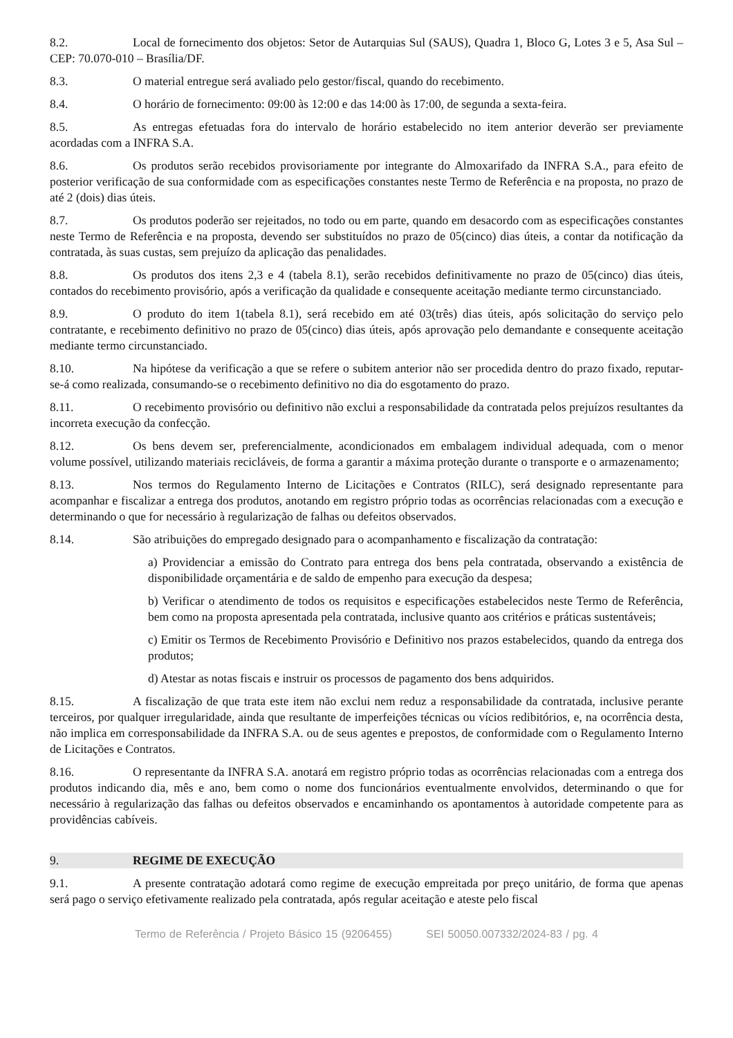8.2. Local de fornecimento dos objetos: Setor de Autarquias Sul (SAUS), Quadra 1, Bloco G, Lotes 3 e 5, Asa Sul – CEP: 70.070-010 – Brasília/DF.
8.3. O material entregue será avaliado pelo gestor/fiscal, quando do recebimento.
8.4. O horário de fornecimento: 09:00 às 12:00 e das 14:00 às 17:00, de segunda a sexta-feira.
8.5. As entregas efetuadas fora do intervalo de horário estabelecido no item anterior deverão ser previamente acordadas com a INFRA S.A.
8.6. Os produtos serão recebidos provisoriamente por integrante do Almoxarifado da INFRA S.A., para efeito de posterior verificação de sua conformidade com as especificações constantes neste Termo de Referência e na proposta, no prazo de até 2 (dois) dias úteis.
8.7. Os produtos poderão ser rejeitados, no todo ou em parte, quando em desacordo com as especificações constantes neste Termo de Referência e na proposta, devendo ser substituídos no prazo de 05(cinco) dias úteis, a contar da notificação da contratada, às suas custas, sem prejuízo da aplicação das penalidades.
8.8. Os produtos dos itens 2,3 e 4 (tabela 8.1), serão recebidos definitivamente no prazo de 05(cinco) dias úteis, contados do recebimento provisório, após a verificação da qualidade e consequente aceitação mediante termo circunstanciado.
8.9. O produto do item 1(tabela 8.1), será recebido em até 03(três) dias úteis, após solicitação do serviço pelo contratante, e recebimento definitivo no prazo de 05(cinco) dias úteis, após aprovação pelo demandante e consequente aceitação mediante termo circunstanciado.
8.10. Na hipótese da verificação a que se refere o subitem anterior não ser procedida dentro do prazo fixado, reputar-se-á como realizada, consumando-se o recebimento definitivo no dia do esgotamento do prazo.
8.11. O recebimento provisório ou definitivo não exclui a responsabilidade da contratada pelos prejuízos resultantes da incorreta execução da confecção.
8.12. Os bens devem ser, preferencialmente, acondicionados em embalagem individual adequada, com o menor volume possível, utilizando materiais recicláveis, de forma a garantir a máxima proteção durante o transporte e o armazenamento;
8.13. Nos termos do Regulamento Interno de Licitações e Contratos (RILC), será designado representante para acompanhar e fiscalizar a entrega dos produtos, anotando em registro próprio todas as ocorrências relacionadas com a execução e determinando o que for necessário à regularização de falhas ou defeitos observados.
8.14. São atribuições do empregado designado para o acompanhamento e fiscalização da contratação:
a) Providenciar a emissão do Contrato para entrega dos bens pela contratada, observando a existência de disponibilidade orçamentária e de saldo de empenho para execução da despesa;
b) Verificar o atendimento de todos os requisitos e especificações estabelecidos neste Termo de Referência, bem como na proposta apresentada pela contratada, inclusive quanto aos critérios e práticas sustentáveis;
c) Emitir os Termos de Recebimento Provisório e Definitivo nos prazos estabelecidos, quando da entrega dos produtos;
d) Atestar as notas fiscais e instruir os processos de pagamento dos bens adquiridos.
8.15. A fiscalização de que trata este item não exclui nem reduz a responsabilidade da contratada, inclusive perante terceiros, por qualquer irregularidade, ainda que resultante de imperfeições técnicas ou vícios redibitórios, e, na ocorrência desta, não implica em corresponsabilidade da INFRA S.A. ou de seus agentes e prepostos, de conformidade com o Regulamento Interno de Licitações e Contratos.
8.16. O representante da INFRA S.A. anotará em registro próprio todas as ocorrências relacionadas com a entrega dos produtos indicando dia, mês e ano, bem como o nome dos funcionários eventualmente envolvidos, determinando o que for necessário à regularização das falhas ou defeitos observados e encaminhando os apontamentos à autoridade competente para as providências cabíveis.
9. REGIME DE EXECUÇÃO
9.1. A presente contratação adotará como regime de execução empreitada por preço unitário, de forma que apenas será pago o serviço efetivamente realizado pela contratada, após regular aceitação e ateste pelo fiscal
Termo de Referência / Projeto Básico 15 (9206455) SEI 50050.007332/2024-83 / pg. 4